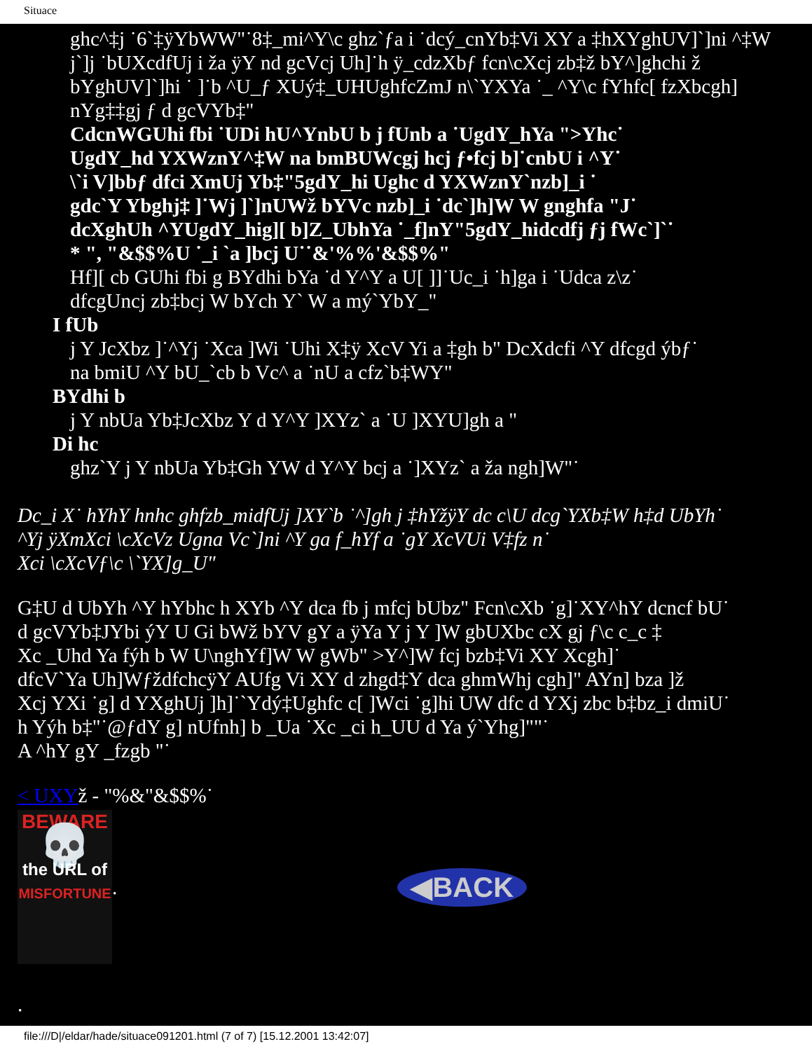Situace
ghc^‡j ˙6`‡ÿYbWW"˙8‡_mi^Y\c ghz`ƒa i ˙dcý_cnYb‡Vi XY a ‡hXYghUV]`]ni ^‡W
j`]j ˙bUXcdfUj i ža ÿY nd gcVcj Uh]˙h ÿ_cdzXbƒ fcn\cXcj zb‡ž bY^]ghchi ž
bYghUV]`]hi ˙ ]˙b ^U_ƒ XUý‡_UHUghfcZmJ n\`YXYa ˙_ ^Y\c fYhfc[ fzXbcgh]
nYg‡‡gj ƒ d gcVYb‡"
CdcnWGUhi fbi ˙UDi hU^YnbU b j fUnb a ˙UgdY_hYa ">Yhc˙
UgdY_hd YXWznY^‡W na bmBUWcgj hcj ƒ•fcj b]˙cnbU i ^Y˙
\`i V]bbƒ dfci XmUj Yb‡"5gdY_hi Ughc d YXWznY`nzb]_i ˙
gdc`Y Ybghj‡ ]˙Wj ]`]nUWž bYVc nzb]_i ˙dc`]h]W W gnghfa "J˙
dcXghUh ^YUgdY_hig][ b]Z_UbhYa ˙_f]nY"5gdY_hidcdfj ƒj fWc`]`˙
* ", "&$$%U ˙_i `a ]bcj U˙˙&'%%'&$$%"
Hf][ cb GUhi fbi g BYdhi bYa ˙d Y^Y a U[ ]]˙Uc_i ˙h]ga i ˙Udca z\z˙
dfcgUncj zb‡bcj W bYch Y` W a mý`YbY_"
I fUb
j Y JcXbz ]˙^Yj ˙Xca ]Wi ˙Uhi X‡ÿ XcV Yi a ‡gh b" DcXdcfi ^Y dfcgd ýbƒ˙
na bmiU ^Y bU_`cb b Vc^ a ˙nU a cfz`b‡WY"
BYdhi b
j Y nbUa Yb‡JcXbz Y d Y^Y ]XYz` a ˙U ]XYU]gh a "
Di hc
ghz`Y j Y nbUa Yb‡Gh YW d Y^Y bcj a ˙]XYz` a ža ngh]W"˙
Dc_i X˙ hYhY hnhc ghfzb_midfUj ]XY`b ˙^]gh j ‡hYžÿY dc c\U dcg`YXb‡W h‡d UbYh˙
^Yj ÿXmXci \cXcVz Ugna Vc`]ni ^Y ga f_hYf a ˙gY XcVUi V‡fz n˙
Xci \cXcVƒ\c \`YX]g_U"
G‡U d UbYh ^Y hYbhc h XYb ^Y dca fb j mfcj bUbz" Fcn\cXb ˙g]˙XY^hY dcncf bU˙
d gcVYb‡JYbi ýY U Gi bWž bYV gY a ÿYa Y j Y ]W gbUXbc cX gj ƒ\c c_c ‡
Xc _Uhd Ya fýh b W U\nghYf]W W gWb" >Y^]W fcj bzb‡Vi XY Xcgh]˙
dfcV`Ya Uh]WƒždfchcÿY AUfg Vi XY d zhgd‡Y dca ghmWhj cgh]" AYn] bza ]ž
Xcj YXi ˙g] d YXghUj ]h]˙`Ydý‡Ughfc c[ ]Wci ˙g]hi UW dfc d YXj zbc b‡bz_i dmiU˙
h Yýh b‡"˙@ƒdY g] nUfnh] b _Ua ˙Xc _ci h_UU d Ya ý`Yhg]""˙
A ^hY gY _fzgb "˙
< UXYž - "%&"&$$%˙
BEWARE
💀
the URL of
MISFORTUNE
.
◀BACK
.
file:///D|/eldar/hade/situace091201.html (7 of 7) [15.12.2001 13:42:07]